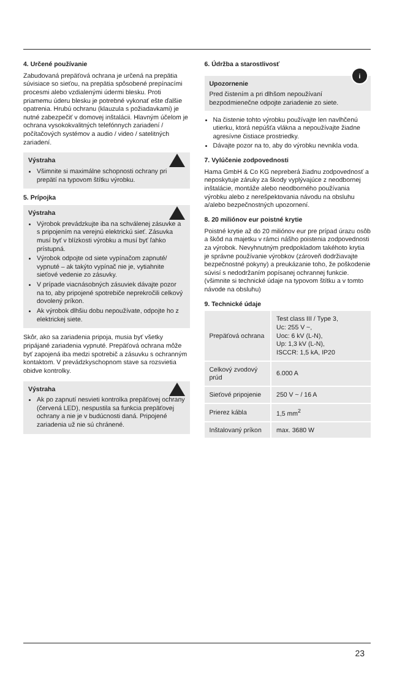4. Určené používanie
Zabudovaná prepäťová ochrana je určená na prepätia súvisiace so sieťou, na prepätia spôsobené prepínacími procesmi alebo vzdialenými údermi blesku. Proti priamemu úderu blesku je potrebné vykonať ešte ďalšie opatrenia. Hrubú ochranu (klauzula s požiadavkami) je nutné zabezpečiť v domovej inštalácii. Hlavným účelom je ochrana vysokokvalitných telefónnych zariadení / počítačových systémov a audio / video / satelitných zariadení.
Výstraha
Všimnite si maximálne schopnosti ochrany pri prepätí na typovom štítku výrobku.
5. Prípojka
Výstraha
Výrobok prevádzkujte iba na schválenej zásuvke a s pripojením na verejnú elektrickú sieť. Zásuvka musí byť v blízkosti výrobku a musí byť ľahko prístupná.
Výrobok odpojte od siete vypínačom zapnuté/ vypnuté – ak takýto vypínač nie je, vytiahnite sieťové vedenie zo zásuvky.
V prípade viacnásobných zásuviek dávajte pozor na to, aby pripojené spotrebiče neprekročili celkový dovolený príkon.
Ak výrobok dlhšiu dobu nepoužívate, odpojte ho z elektrickej siete.
Skôr, ako sa zariadenia pripoja, musia byť všetky pripájané zariadenia vypnuté. Prepäťová ochrana môže byť zapojená iba medzi spotrebič a zásuvku s ochranným kontaktom. V prevádzkyschopnom stave sa rozsvietia obidve kontrolky.
Výstraha
Ak po zapnutí nesvieti kontrolka prepäťovej ochrany (červená LED), nespustila sa funkcia prepäťovej ochrany a nie je v budúcnosti daná. Pripojené zariadenia už nie sú chránené.
6. Údržba a starostlivosť
i
Upozornenie
Pred čistením a pri dlhšom nepoužívaní bezpodmienečne odpojte zariadenie zo siete.
Na čistenie tohto výrobku používajte len navlhčenú utierku, ktorá nepúšťa vlákna a nepoužívajte žiadne agresívne čistiace prostriedky.
Dávajte pozor na to, aby do výrobku nevnikla voda.
7. Vylúčenie zodpovednosti
Hama GmbH & Co KG nepreberá žiadnu zodpovednosť a neposkytuje záruky za škody vyplývajúce z neodbornej inštalácie, montáže alebo neodborného používania výrobku alebo z nerešpektovania návodu na obsluhu a/alebo bezpečnostných upozornení.
8. 20 miliónov eur poistné krytie
Poistné krytie až do 20 miliónov eur pre prípad úrazu osôb a škôd na majetku v rámci nášho poistenia zodpovednosti za výrobok. Nevyhnutným predpokladom takéhoto krytia je správne používanie výrobkov (zároveň dodržiavajte bezpečnostné pokyny) a preukázanie toho, že poškodenie súvisí s nedodržaním popísanej ochrannej funkcie. (všimnite si technické údaje na typovom štítku a v tomto návode na obsluhu)
9. Technické údaje
| Prepäťová ochrana | Test class III / Type 3, Uc: 255 V ~, Uoc: 6 kV (L-N), Up: 1,3 kV (L-N), ISCCR: 1,5 kA, IP20 |
| Celkový zvodový prúd | 6.000 A |
| Sieťové pripojenie | 250 V ~ / 16 A |
| Prierez kábla | 1,5 mm<sup>2</sup> |
| Inštalovaný príkon | max. 3680 W |
23